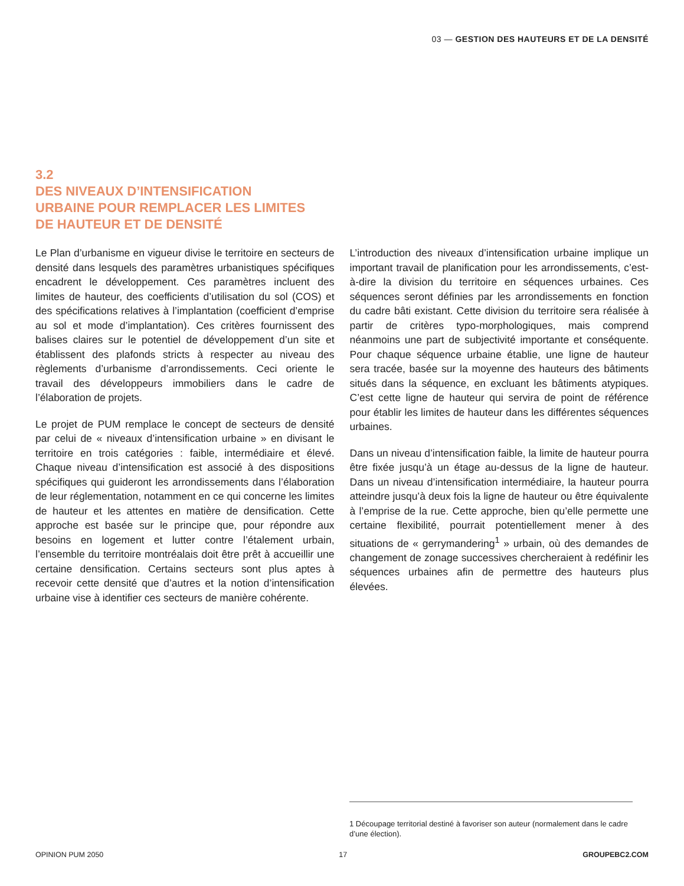03 — GESTION DES HAUTEURS ET DE LA DENSITÉ
3.2
DES NIVEAUX D’INTENSIFICATION
URBAINE POUR REMPLACER LES LIMITES
DE HAUTEUR ET DE DENSITÉ
Le Plan d’urbanisme en vigueur divise le territoire en secteurs de densité dans lesquels des paramètres urbanistiques spécifiques encadrent le développement. Ces paramètres incluent des limites de hauteur, des coefficients d’utilisation du sol (COS) et des spécifications relatives à l’implantation (coefficient d’emprise au sol et mode d’implantation). Ces critères fournissent des balises claires sur le potentiel de développement d’un site et établissent des plafonds stricts à respecter au niveau des règlements d’urbanisme d’arrondissements. Ceci oriente le travail des développeurs immobiliers dans le cadre de l’élaboration de projets.
Le projet de PUM remplace le concept de secteurs de densité par celui de « niveaux d’intensification urbaine » en divisant le territoire en trois catégories : faible, intermédiaire et élevé. Chaque niveau d’intensification est associé à des dispositions spécifiques qui guideront les arrondissements dans l’élaboration de leur réglementation, notamment en ce qui concerne les limites de hauteur et les attentes en matière de densification. Cette approche est basée sur le principe que, pour répondre aux besoins en logement et lutter contre l’étalement urbain, l’ensemble du territoire montréalais doit être prêt à accueillir une certaine densification. Certains secteurs sont plus aptes à recevoir cette densité que d’autres et la notion d’intensification urbaine vise à identifier ces secteurs de manière cohérente.
L’introduction des niveaux d’intensification urbaine implique un important travail de planification pour les arrondissements, c’est-à-dire la division du territoire en séquences urbaines. Ces séquences seront définies par les arrondissements en fonction du cadre bâti existant. Cette division du territoire sera réalisée à partir de critères typo-morphologiques, mais comprend néanmoins une part de subjectivité importante et conséquente. Pour chaque séquence urbaine établie, une ligne de hauteur sera tracée, basée sur la moyenne des hauteurs des bâtiments situés dans la séquence, en excluant les bâtiments atypiques. C’est cette ligne de hauteur qui servira de point de référence pour établir les limites de hauteur dans les différentes séquences urbaines.
Dans un niveau d’intensification faible, la limite de hauteur pourra être fixée jusqu’à un étage au-dessus de la ligne de hauteur. Dans un niveau d’intensification intermédiaire, la hauteur pourra atteindre jusqu’à deux fois la ligne de hauteur ou être équivalente à l’emprise de la rue. Cette approche, bien qu’elle permette une certaine flexibilité, pourrait potentiellement mener à des situations de « gerrymandering<sup>1</sup> » urbain, où des demandes de changement de zonage successives chercheraient à redéfinir les séquences urbaines afin de permettre des hauteurs plus élevées.
1 Découpage territorial destiné à favoriser son auteur (normalement dans le cadre d’une élection).
OPINION PUM 2050 17 GROUPEBC2.COM